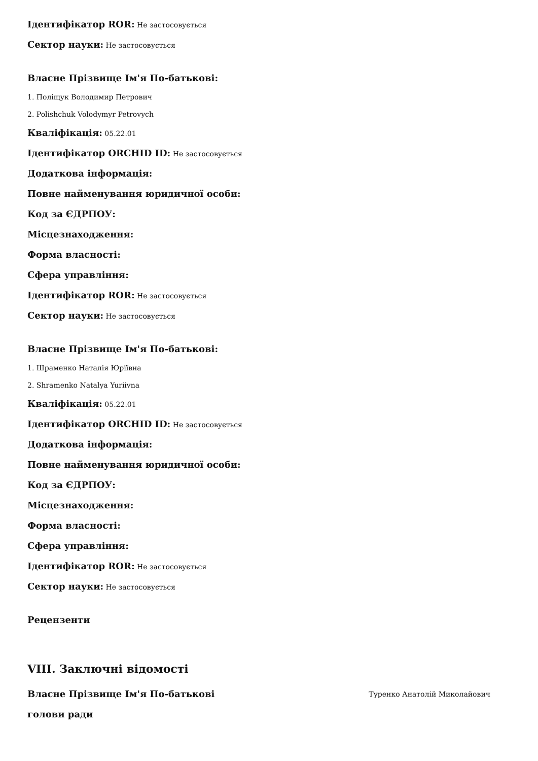Ідентифікатор ROR: Не застосовується
Сектор науки: Не застосовується
Власне Прізвище Ім'я По-батькові:
1. Поліщук Володимир Петрович
2. Polishchuk Volodymyr Petrovych
Кваліфікація: 05.22.01
Ідентифікатор ORCHID ID: Не застосовується
Додаткова інформація:
Повне найменування юридичної особи:
Код за ЄДРПОУ:
Місцезнаходження:
Форма власності:
Сфера управління:
Ідентифікатор ROR: Не застосовується
Сектор науки: Не застосовується
Власне Прізвище Ім'я По-батькові:
1. Шраменко Наталія Юріївна
2. Shramenko Natalya Yuriivna
Кваліфікація: 05.22.01
Ідентифікатор ORCHID ID: Не застосовується
Додаткова інформація:
Повне найменування юридичної особи:
Код за ЄДРПОУ:
Місцезнаходження:
Форма власності:
Сфера управління:
Ідентифікатор ROR: Не застосовується
Сектор науки: Не застосовується
Рецензенти
VIII. Заключні відомості
Власне Прізвище Ім'я По-батькові
голови ради
Туренко Анатолій Миколайович